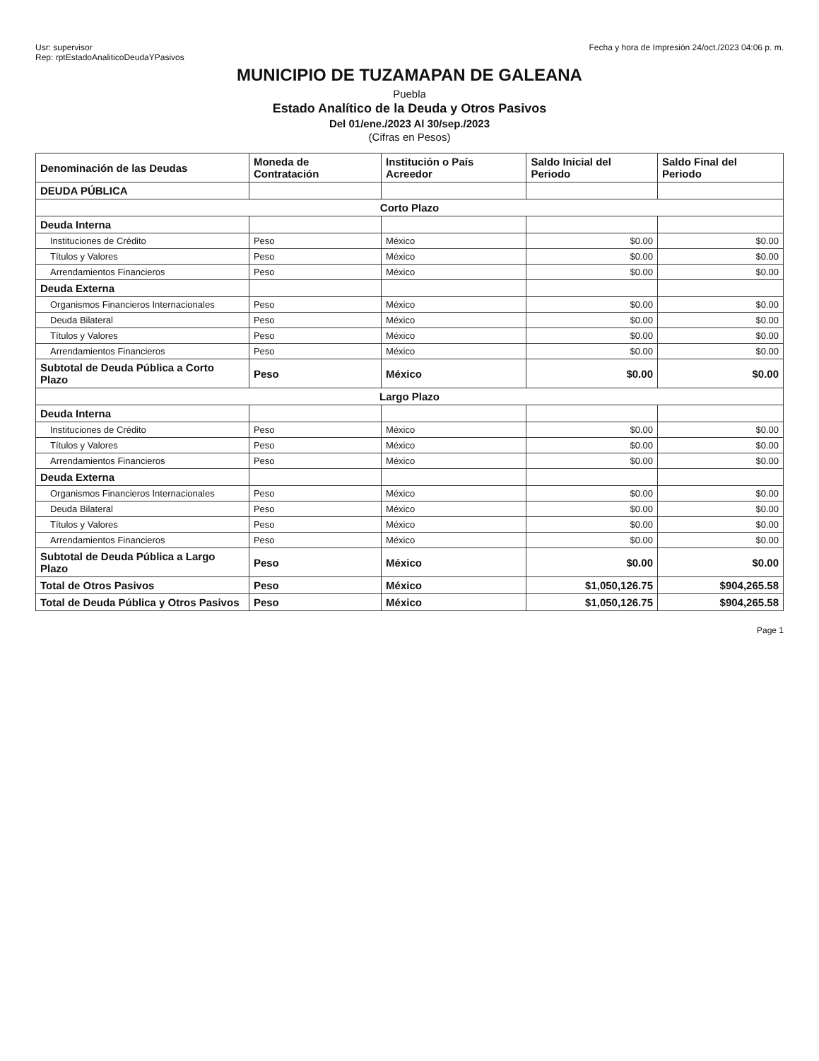Usr: supervisor
Rep: rptEstadoAnaliticoDeudaYPasivos
Fecha y hora de Impresión 24/oct./2023 04:06 p. m.
MUNICIPIO DE TUZAMAPAN DE GALEANA
Puebla
Estado Analítico de la Deuda y Otros Pasivos
Del 01/ene./2023 Al 30/sep./2023
(Cifras en Pesos)
| Denominación de las Deudas | Moneda de Contratación | Institución o País Acreedor | Saldo Inicial del Periodo | Saldo Final del Periodo |
| --- | --- | --- | --- | --- |
| DEUDA PÚBLICA | | | | |
| Corto Plazo | | | | |
| Deuda Interna | | | | |
| Instituciones de Crédito | Peso | México | $0.00 | $0.00 |
| Títulos y Valores | Peso | México | $0.00 | $0.00 |
| Arrendamientos Financieros | Peso | México | $0.00 | $0.00 |
| Deuda Externa | | | | |
| Organismos Financieros Internacionales | Peso | México | $0.00 | $0.00 |
| Deuda Bilateral | Peso | México | $0.00 | $0.00 |
| Títulos y Valores | Peso | México | $0.00 | $0.00 |
| Arrendamientos Financieros | Peso | México | $0.00 | $0.00 |
| Subtotal de Deuda Pública a Corto Plazo | Peso | México | $0.00 | $0.00 |
| Largo Plazo | | | | |
| Deuda Interna | | | | |
| Instituciones de Crédito | Peso | México | $0.00 | $0.00 |
| Títulos y Valores | Peso | México | $0.00 | $0.00 |
| Arrendamientos Financieros | Peso | México | $0.00 | $0.00 |
| Deuda Externa | | | | |
| Organismos Financieros Internacionales | Peso | México | $0.00 | $0.00 |
| Deuda Bilateral | Peso | México | $0.00 | $0.00 |
| Títulos y Valores | Peso | México | $0.00 | $0.00 |
| Arrendamientos Financieros | Peso | México | $0.00 | $0.00 |
| Subtotal de Deuda Pública a Largo Plazo | Peso | México | $0.00 | $0.00 |
| Total de Otros Pasivos | Peso | México | $1,050,126.75 | $904,265.58 |
| Total de Deuda Pública y Otros Pasivos | Peso | México | $1,050,126.75 | $904,265.58 |
Page 1